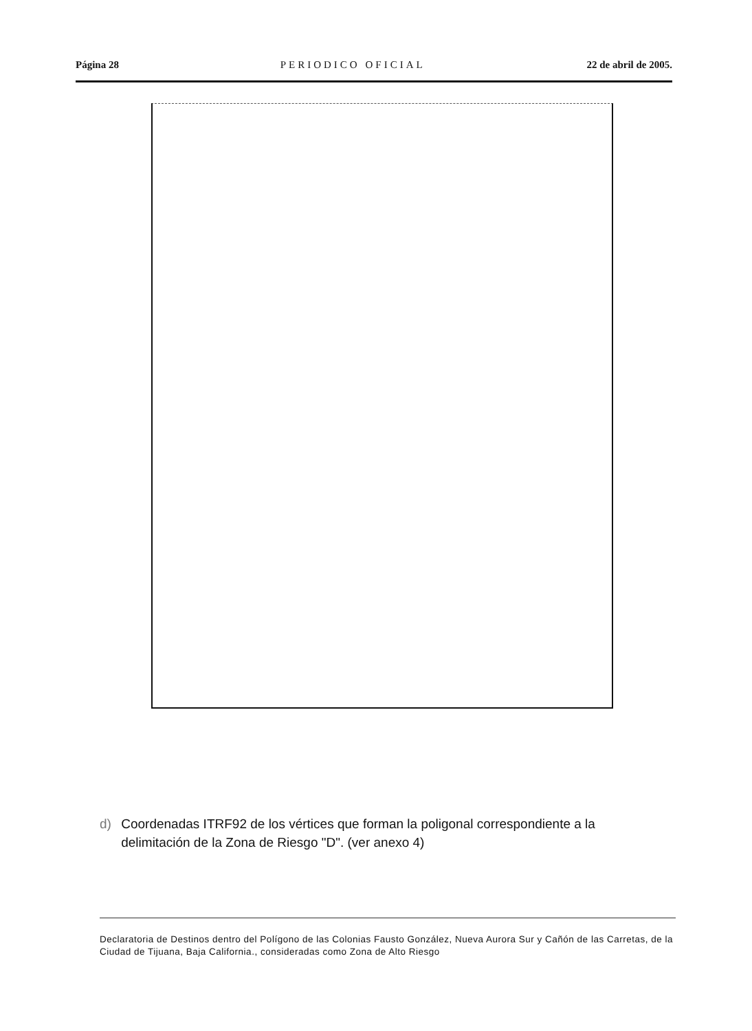Página 28 PERIODICO OFICIAL 22 de abril de 2005.
d) Coordenadas ITRF92 de los vértices que forman la poligonal correspondiente a la delimitación de la Zona de Riesgo "D". (ver anexo 4)
Declaratoria de Destinos dentro del Polígono de las Colonias Fausto González, Nueva Aurora Sur y Cañón de las Carretas, de la Ciudad de Tijuana, Baja California., consideradas como Zona de Alto Riesgo